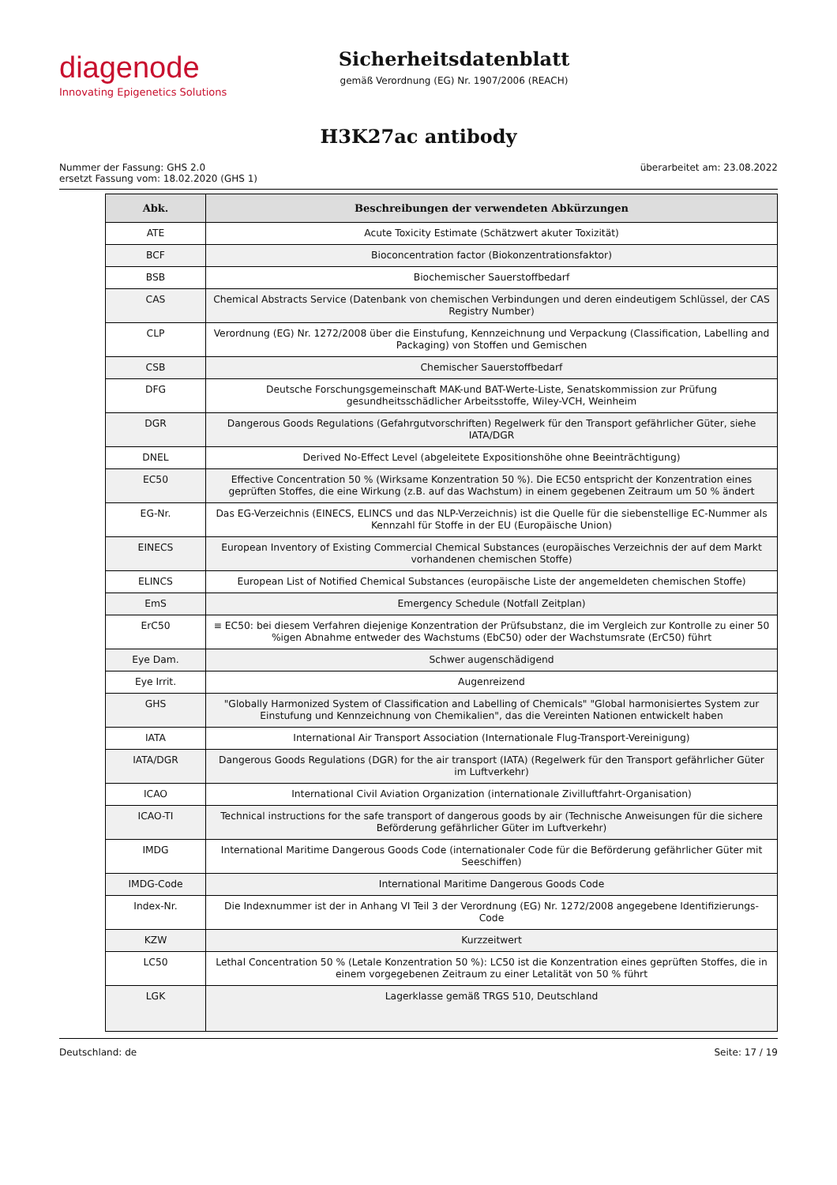diagenode
Innovating Epigenetics Solutions
Sicherheitsdatenblatt
gemäß Verordnung (EG) Nr. 1907/2006 (REACH)
H3K27ac antibody
Nummer der Fassung: GHS 2.0
ersetzt Fassung vom: 18.02.2020 (GHS 1)
überarbeitet am: 23.08.2022
| Abk. | Beschreibungen der verwendeten Abkürzungen |
| --- | --- |
| ATE | Acute Toxicity Estimate (Schätzwert akuter Toxizität) |
| BCF | Bioconcentration factor (Biokonzentrationsfaktor) |
| BSB | Biochemischer Sauerstoffbedarf |
| CAS | Chemical Abstracts Service (Datenbank von chemischen Verbindungen und deren eindeutigem Schlüssel, der CAS Registry Number) |
| CLP | Verordnung (EG) Nr. 1272/2008 über die Einstufung, Kennzeichnung und Verpackung (Classification, Labelling and Packaging) von Stoffen und Gemischen |
| CSB | Chemischer Sauerstoffbedarf |
| DFG | Deutsche Forschungsgemeinschaft MAK-und BAT-Werte-Liste, Senatskommission zur Prüfung gesundheitsschädlicher Arbeitsstoffe, Wiley-VCH, Weinheim |
| DGR | Dangerous Goods Regulations (Gefahrgutvorschriften) Regelwerk für den Transport gefährlicher Güter, siehe IATA/DGR |
| DNEL | Derived No-Effect Level (abgeleitete Expositionshöhe ohne Beeinträchtigung) |
| EC50 | Effective Concentration 50 % (Wirksame Konzentration 50 %). Die EC50 entspricht der Konzentration eines geprüften Stoffes, die eine Wirkung (z.B. auf das Wachstum) in einem gegebenen Zeitraum um 50 % ändert |
| EG-Nr. | Das EG-Verzeichnis (EINECS, ELINCS und das NLP-Verzeichnis) ist die Quelle für die siebenstellige EC-Nummer als Kennzahl für Stoffe in der EU (Europäische Union) |
| EINECS | European Inventory of Existing Commercial Chemical Substances (europäisches Verzeichnis der auf dem Markt vorhandenen chemischen Stoffe) |
| ELINCS | European List of Notified Chemical Substances (europäische Liste der angemeldeten chemischen Stoffe) |
| EmS | Emergency Schedule (Notfall Zeitplan) |
| ErC50 | ≡ EC50: bei diesem Verfahren diejenige Konzentration der Prüfsubstanz, die im Vergleich zur Kontrolle zu einer 50 %igen Abnahme entweder des Wachstums (EbC50) oder der Wachstumsrate (ErC50) führt |
| Eye Dam. | Schwer augenschädigend |
| Eye Irrit. | Augenreizend |
| GHS | "Globally Harmonized System of Classification and Labelling of Chemicals" "Global harmonisiertes System zur Einstufung und Kennzeichnung von Chemikalien", das die Vereinten Nationen entwickelt haben |
| IATA | International Air Transport Association (Internationale Flug-Transport-Vereinigung) |
| IATA/DGR | Dangerous Goods Regulations (DGR) for the air transport (IATA) (Regelwerk für den Transport gefährlicher Güter im Luftverkehr) |
| ICAO | International Civil Aviation Organization (internationale Zivilluftfahrt-Organisation) |
| ICAO-TI | Technical instructions for the safe transport of dangerous goods by air (Technische Anweisungen für die sichere Beförderung gefährlicher Güter im Luftverkehr) |
| IMDG | International Maritime Dangerous Goods Code (internationaler Code für die Beförderung gefährlicher Güter mit Seeschiffen) |
| IMDG-Code | International Maritime Dangerous Goods Code |
| Index-Nr. | Die Indexnummer ist der in Anhang VI Teil 3 der Verordnung (EG) Nr. 1272/2008 angegebene Identifizierungs-Code |
| KZW | Kurzzeitwert |
| LC50 | Lethal Concentration 50 % (Letale Konzentration 50 %): LC50 ist die Konzentration eines geprüften Stoffes, die in einem vorgegebenen Zeitraum zu einer Letalität von 50 % führt |
| LGK | Lagerklasse gemäß TRGS 510, Deutschland |
Deutschland: de Seite: 17 / 19